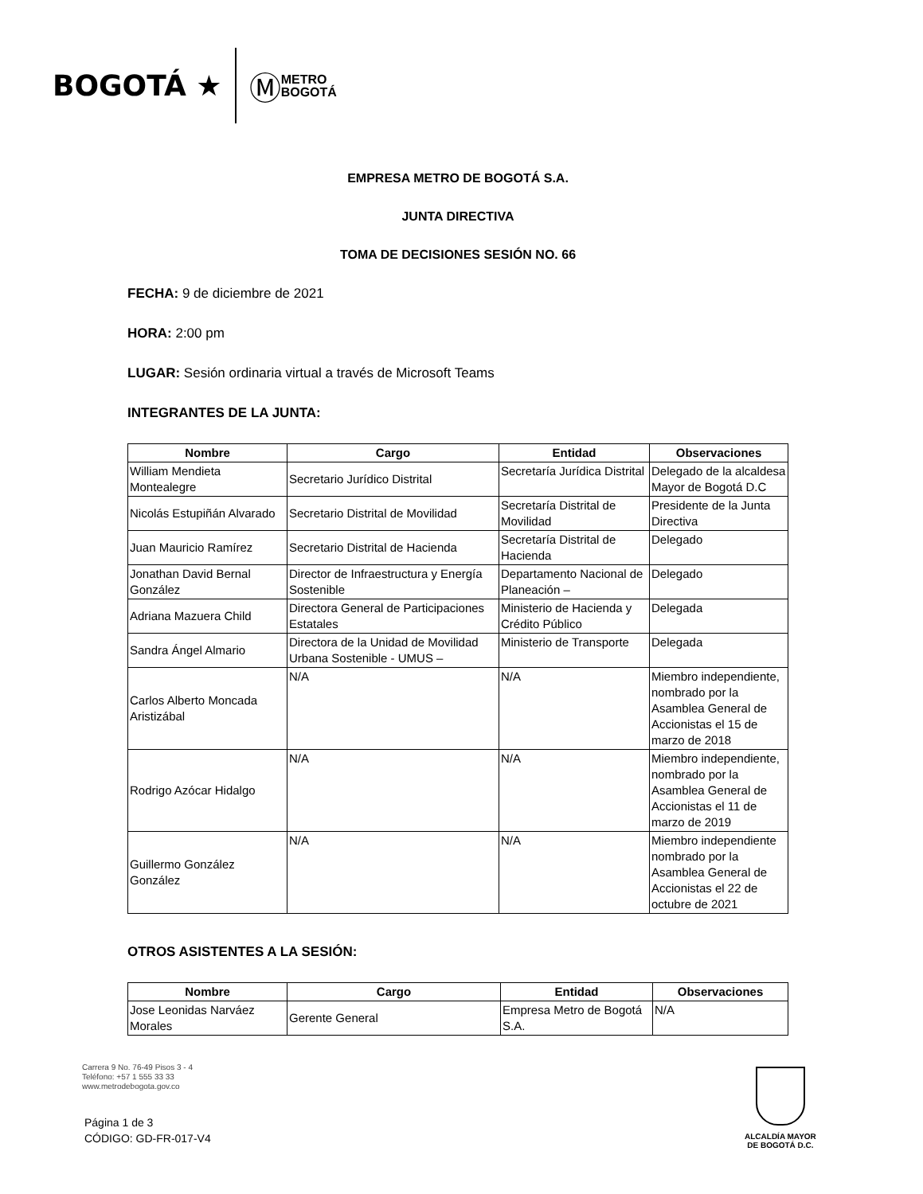BOGOTÁ ★ Ⓜ METRO
BOGOTÁ
EMPRESA METRO DE BOGOTÁ S.A.
JUNTA DIRECTIVA
TOMA DE DECISIONES SESIÓN NO. 66
FECHA: 9 de diciembre de 2021
HORA: 2:00 pm
LUGAR: Sesión ordinaria virtual a través de Microsoft Teams
INTEGRANTES DE LA JUNTA:
| Nombre | Cargo | Entidad | Observaciones |
| --- | --- | --- | --- |
| William Mendieta Montealegre | Secretario Jurídico Distrital | Secretaría Jurídica Distrital | Delegado de la alcaldesa Mayor de Bogotá D.C |
| Nicolás Estupiñán Alvarado | Secretario Distrital de Movilidad | Secretaría Distrital de Movilidad | Presidente de la Junta Directiva |
| Juan Mauricio Ramírez | Secretario Distrital de Hacienda | Secretaría Distrital de Hacienda | Delegado |
| Jonathan David Bernal González | Director de Infraestructura y Energía Sostenible | Departamento Nacional de Planeación – | Delegado |
| Adriana Mazuera Child | Directora General de Participaciones Estatales | Ministerio de Hacienda y Crédito Público | Delegada |
| Sandra Ángel Almario | Directora de la Unidad de Movilidad Urbana Sostenible - UMUS – | Ministerio de Transporte | Delegada |
| Carlos Alberto Moncada Aristizábal | N/A | N/A | Miembro independiente, nombrado por la Asamblea General de Accionistas el 15 de marzo de 2018 |
| Rodrigo Azócar Hidalgo | N/A | N/A | Miembro independiente, nombrado por la Asamblea General de Accionistas el 11 de marzo de 2019 |
| Guillermo González González | N/A | N/A | Miembro independiente nombrado por la Asamblea General de Accionistas el 22 de octubre de 2021 |
OTROS ASISTENTES A LA SESIÓN:
| Nombre | Cargo | Entidad | Observaciones |
| --- | --- | --- | --- |
| Jose Leonidas Narváez Morales | Gerente General | Empresa Metro de Bogotá S.A. | N/A |
Carrera 9 No. 76-49 Pisos 3 - 4
Teléfono: +57 1 555 33 33
www.metrodebogota.gov.co
Página 1 de 3
CÓDIGO: GD-FR-017-V4
ALCALDÍA MAYOR
DE BOGOTÁ D.C.